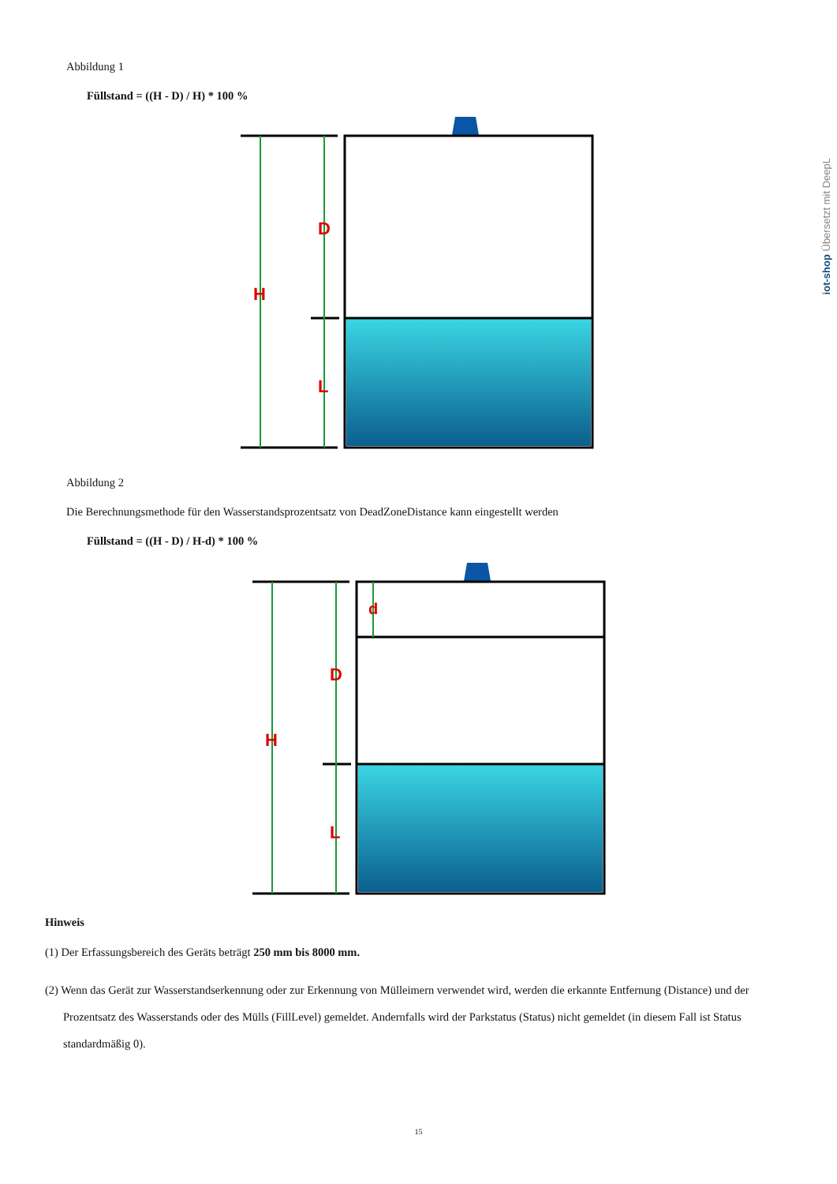Abbildung 1
Füllstand = ((H - D) / H) * 100 %
H
D
L
Abbildung 2
Die Berechnungsmethode für den Wasserstandsprozentsatz von DeadZoneDistance kann eingestellt werden
Füllstand = ((H - D) / H-d) * 100 %
d
H
D
L
Hinweis
(1) Der Erfassungsbereich des Geräts beträgt 250 mm bis 8000 mm.
(2) Wenn das Gerät zur Wasserstandserkennung oder zur Erkennung von Mülleimern verwendet wird, werden die erkannte Entfernung (Distance) und der Prozentsatz des Wasserstands oder des Mülls (FillLevel) gemeldet. Andernfalls wird der Parkstatus (Status) nicht gemeldet (in diesem Fall ist Status standardmäßig 0).
15
iot-shop Übersetzt mit DeepL